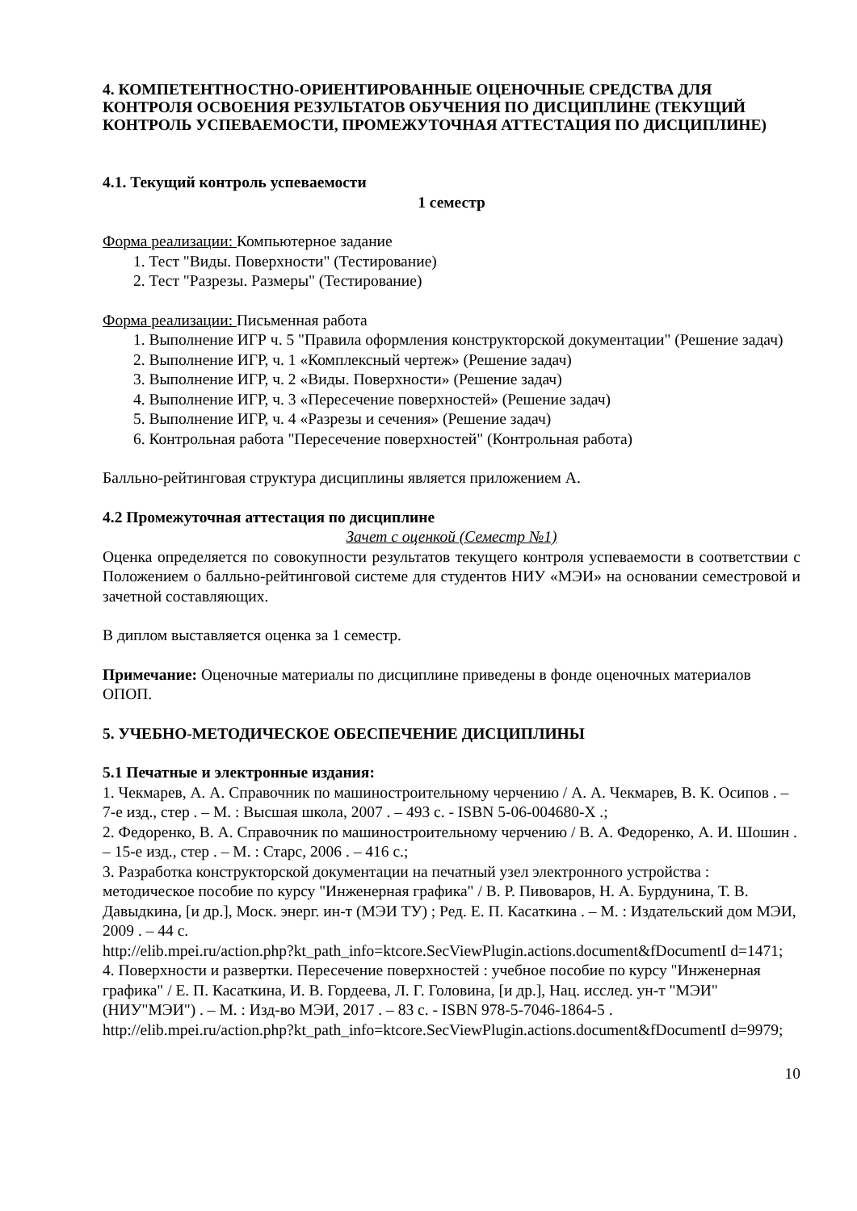4. КОМПЕТЕНТНОСТНО-ОРИЕНТИРОВАННЫЕ ОЦЕНОЧНЫЕ СРЕДСТВА ДЛЯ КОНТРОЛЯ ОСВОЕНИЯ РЕЗУЛЬТАТОВ ОБУЧЕНИЯ ПО ДИСЦИПЛИНЕ (ТЕКУЩИЙ КОНТРОЛЬ УСПЕВАЕМОСТИ, ПРОМЕЖУТОЧНАЯ АТТЕСТАЦИЯ ПО ДИСЦИПЛИНЕ)
4.1. Текущий контроль успеваемости
1 семестр
Форма реализации: Компьютерное задание
1. Тест "Виды. Поверхности" (Тестирование)
2. Тест "Разрезы. Размеры" (Тестирование)
Форма реализации: Письменная работа
1. Выполнение ИГР ч. 5 "Правила оформления конструкторской документации" (Решение задач)
2. Выполнение ИГР, ч. 1 «Комплексный чертеж» (Решение задач)
3. Выполнение ИГР, ч. 2 «Виды. Поверхности» (Решение задач)
4. Выполнение ИГР, ч. 3 «Пересечение поверхностей» (Решение задач)
5. Выполнение ИГР, ч. 4 «Разрезы и сечения» (Решение задач)
6. Контрольная работа "Пересечение поверхностей" (Контрольная работа)
Балльно-рейтинговая структура дисциплины является приложением А.
4.2 Промежуточная аттестация по дисциплине
Зачет с оценкой (Семестр №1)
Оценка определяется по совокупности результатов текущего контроля успеваемости в соответствии с Положением о балльно-рейтинговой системе для студентов НИУ «МЭИ» на основании семестровой и зачетной составляющих.
В диплом выставляется оценка за 1 семестр.
Примечание: Оценочные материалы по дисциплине приведены в фонде оценочных материалов ОПОП.
5. УЧЕБНО-МЕТОДИЧЕСКОЕ ОБЕСПЕЧЕНИЕ ДИСЦИПЛИНЫ
5.1 Печатные и электронные издания:
1. Чекмарев, А. А. Справочник по машиностроительному черчению / А. А. Чекмарев, В. К. Осипов . – 7-е изд., стер . – М. : Высшая школа, 2007 . – 493 с. - ISBN 5-06-004680-X .;
2. Федоренко, В. А. Справочник по машиностроительному черчению / В. А. Федоренко, А. И. Шошин . – 15-е изд., стер . – М. : Старс, 2006 . – 416 с.;
3. Разработка конструкторской документации на печатный узел электронного устройства : методическое пособие по курсу "Инженерная графика" / В. Р. Пивоваров, Н. А. Бурдунина, Т. В. Давыдкина, [и др.], Моск. энерг. ин-т (МЭИ ТУ) ; Ред. Е. П. Касаткина . – М. : Издательский дом МЭИ, 2009 . – 44 с.
http://elib.mpei.ru/action.php?kt_path_info=ktcore.SecViewPlugin.actions.document&fDocumentI d=1471;
4. Поверхности и развертки. Пересечение поверхностей : учебное пособие по курсу "Инженерная графика" / Е. П. Касаткина, И. В. Гордеева, Л. Г. Головина, [и др.], Нац. исслед. ун-т "МЭИ" (НИУ"МЭИ") . – М. : Изд-во МЭИ, 2017 . – 83 с. - ISBN 978-5-7046-1864-5 .
http://elib.mpei.ru/action.php?kt_path_info=ktcore.SecViewPlugin.actions.document&fDocumentI d=9979;
10